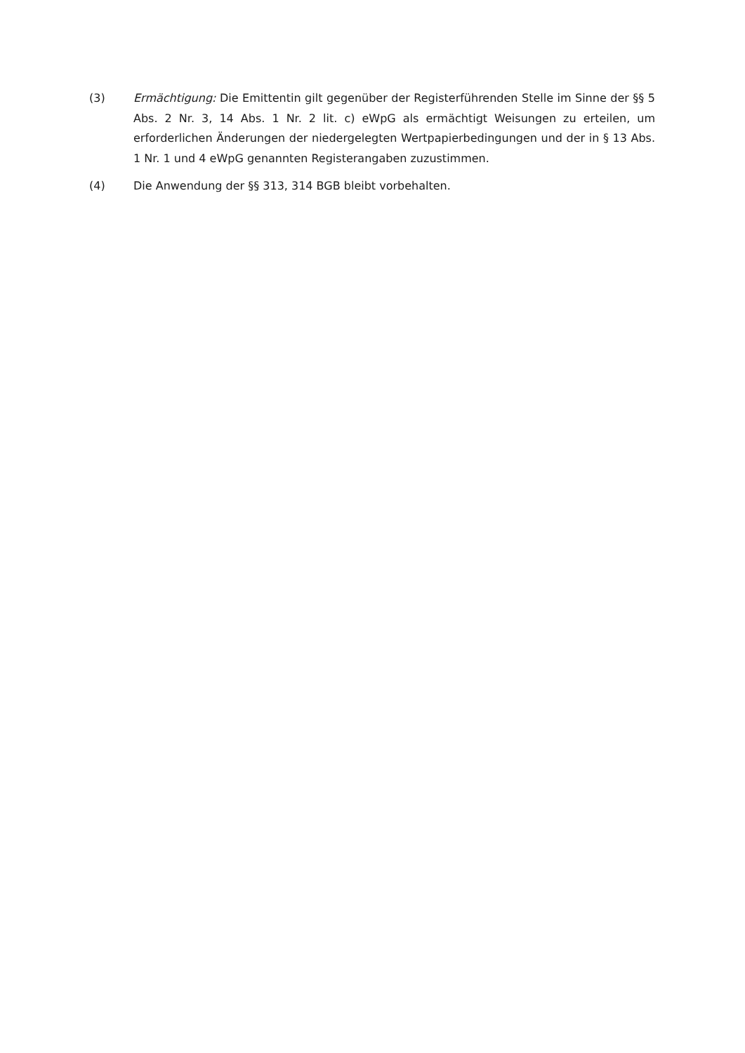(3) Ermächtigung: Die Emittentin gilt gegenüber der Registerführenden Stelle im Sinne der §§ 5 Abs. 2 Nr. 3, 14 Abs. 1 Nr. 2 lit. c) eWpG als ermächtigt Weisungen zu erteilen, um erforderlichen Änderungen der niedergelegten Wertpapierbedingungen und der in § 13 Abs. 1 Nr. 1 und 4 eWpG genannten Registerangaben zuzustimmen.
(4) Die Anwendung der §§ 313, 314 BGB bleibt vorbehalten.